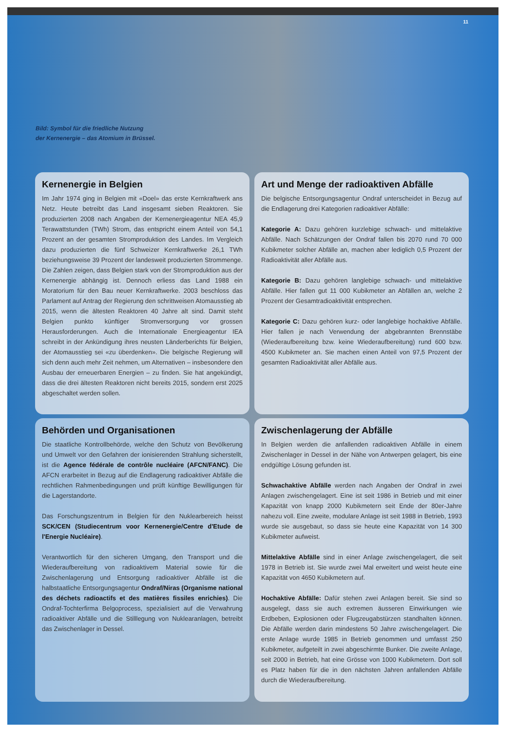11
Bild: Symbol für die friedliche Nutzung
der Kernenergie – das Atomium in Brüssel.
Kernenergie in Belgien
Im Jahr 1974 ging in Belgien mit «Doel» das erste Kernkraftwerk ans Netz. Heute betreibt das Land insgesamt sieben Reaktoren. Sie produzierten 2008 nach Angaben der Kernenergieagentur NEA 45,9 Terawattstunden (TWh) Strom, das entspricht einem Anteil von 54,1 Prozent an der gesamten Stromproduktion des Landes. Im Vergleich dazu produzierten die fünf Schweizer Kernkraftwerke 26,1 TWh beziehungsweise 39 Prozent der landesweit produzierten Strommenge. Die Zahlen zeigen, dass Belgien stark von der Stromproduktion aus der Kernenergie abhängig ist. Dennoch erliess das Land 1988 ein Moratorium für den Bau neuer Kernkraftwerke. 2003 beschloss das Parlament auf Antrag der Regierung den schrittweisen Atomausstieg ab 2015, wenn die ältesten Reaktoren 40 Jahre alt sind. Damit steht Belgien punkto künftiger Stromversorgung vor grossen Herausforderungen. Auch die Internationale Energieagentur IEA schreibt in der Ankündigung ihres neusten Länderberichts für Belgien, der Atomausstieg sei «zu überdenken». Die belgische Regierung will sich denn auch mehr Zeit nehmen, um Alternativen – insbesondere den Ausbau der erneuerbaren Energien – zu finden. Sie hat angekündigt, dass die drei ältesten Reaktoren nicht bereits 2015, sondern erst 2025 abgeschaltet werden sollen.
Art und Menge der radioaktiven Abfälle
Die belgische Entsorgungsagentur Ondraf unterscheidet in Bezug auf die Endlagerung drei Kategorien radioaktiver Abfälle:
Kategorie A: Dazu gehören kurzlebige schwach- und mittelaktive Abfälle. Nach Schätzungen der Ondraf fallen bis 2070 rund 70 000 Kubikmeter solcher Abfälle an, machen aber lediglich 0,5 Prozent der Radioaktivität aller Abfälle aus.
Kategorie B: Dazu gehören langlebige schwach- und mittelaktive Abfälle. Hier fallen gut 11 000 Kubikmeter an Abfällen an, welche 2 Prozent der Gesamtradioaktivität entsprechen.
Kategorie C: Dazu gehören kurz- oder langlebige hochaktive Abfälle. Hier fallen je nach Verwendung der abgebrannten Brennstäbe (Wiederaufbereitung bzw. keine Wiederaufbereitung) rund 600 bzw. 4500 Kubikmeter an. Sie machen einen Anteil von 97,5 Prozent der gesamten Radioaktivität aller Abfälle aus.
Behörden und Organisationen
Die staatliche Kontrollbehörde, welche den Schutz von Bevölkerung und Umwelt vor den Gefahren der ionisierenden Strahlung sicherstellt, ist die Agence fédérale de contrôle nucléaire (AFCN/FANC). Die AFCN erarbeitet in Bezug auf die Endlagerung radioaktiver Abfälle die rechtlichen Rahmenbedingungen und prüft künftige Bewilligungen für die Lagerstandorte.
Das Forschungszentrum in Belgien für den Nuklearbereich heisst SCK/CEN (Studiecentrum voor Kernenergie/Centre d'Etude de l'Energie Nucléaire).
Verantwortlich für den sicheren Umgang, den Transport und die Wiederaufbereitung von radioaktivem Material sowie für die Zwischenlagerung und Entsorgung radioaktiver Abfälle ist die halbstaatliche Entsorgungsagentur Ondraf/Niras (Organisme national des déchets radioactifs et des matières fissiles enrichies). Die Ondraf-Tochterfirma Belgoprocess, spezialisiert auf die Verwahrung radioaktiver Abfälle und die Stilllegung von Nuklearanlagen, betreibt das Zwischenlager in Dessel.
Zwischenlagerung der Abfälle
In Belgien werden die anfallenden radioaktiven Abfälle in einem Zwischenlager in Dessel in der Nähe von Antwerpen gelagert, bis eine endgültige Lösung gefunden ist.
Schwachaktive Abfälle werden nach Angaben der Ondraf in zwei Anlagen zwischengelagert. Eine ist seit 1986 in Betrieb und mit einer Kapazität von knapp 2000 Kubikmetern seit Ende der 80er-Jahre nahezu voll. Eine zweite, modulare Anlage ist seit 1988 in Betrieb, 1993 wurde sie ausgebaut, so dass sie heute eine Kapazität von 14 300 Kubikmeter aufweist.
Mittelaktive Abfälle sind in einer Anlage zwischengelagert, die seit 1978 in Betrieb ist. Sie wurde zwei Mal erweitert und weist heute eine Kapazität von 4650 Kubikmetern auf.
Hochaktive Abfälle: Dafür stehen zwei Anlagen bereit. Sie sind so ausgelegt, dass sie auch extremen äusseren Einwirkungen wie Erdbeben, Explosionen oder Flugzeugabstürzen standhalten können. Die Abfälle werden darin mindestens 50 Jahre zwischengelagert. Die erste Anlage wurde 1985 in Betrieb genommen und umfasst 250 Kubikmeter, aufgeteilt in zwei abgeschirmte Bunker. Die zweite Anlage, seit 2000 in Betrieb, hat eine Grösse von 1000 Kubikmetern. Dort soll es Platz haben für die in den nächsten Jahren anfallenden Abfälle durch die Wiederaufbereitung.